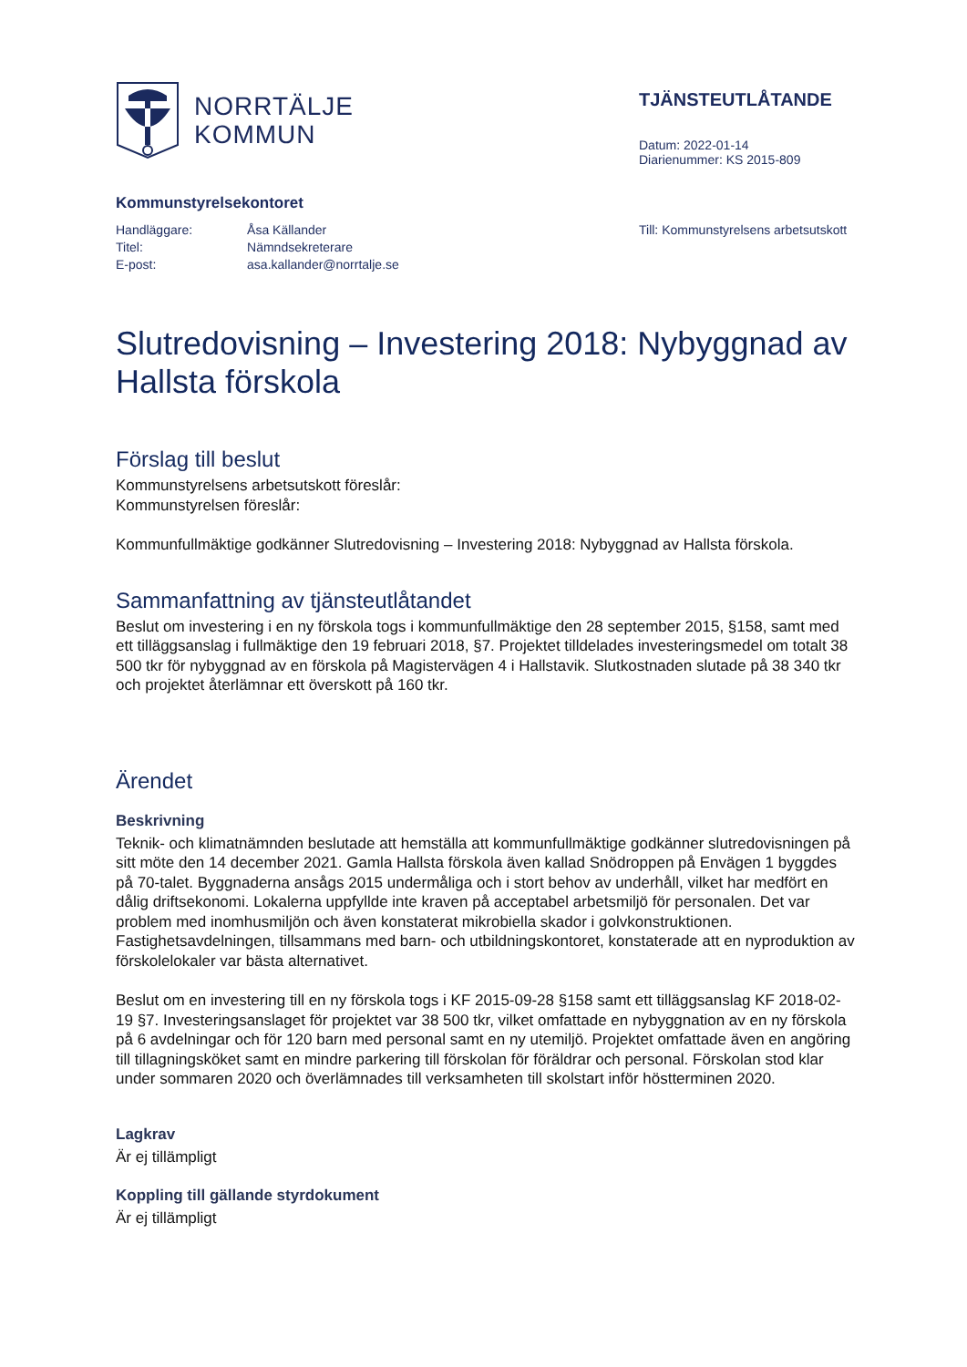NORRTÄLJE
KOMMUN
TJÄNSTEUTLÅTANDE
Datum: 2022-01-14
Diarienummer: KS 2015-809
Kommunstyrelsekontoret
| Handläggare: | Åsa Källander |
| Titel: | Nämndsekreterare |
| E-post: | asa.kallander@norrtalje.se |
Till: Kommunstyrelsens arbetsutskott
Slutredovisning – Investering 2018: Nybyggnad av Hallsta förskola
Förslag till beslut
Kommunstyrelsens arbetsutskott föreslår:
Kommunstyrelsen föreslår:
Kommunfullmäktige godkänner Slutredovisning – Investering 2018: Nybyggnad av Hallsta förskola.
Sammanfattning av tjänsteutlåtandet
Beslut om investering i en ny förskola togs i kommunfullmäktige den 28 september 2015, §158, samt med ett tilläggsanslag i fullmäktige den 19 februari 2018, §7. Projektet tilldelades investeringsmedel om totalt 38 500 tkr för nybyggnad av en förskola på Magistervägen 4 i Hallstavik. Slutkostnaden slutade på 38 340 tkr och projektet återlämnar ett överskott på 160 tkr.
Ärendet
Beskrivning
Teknik- och klimatnämnden beslutade att hemställa att kommunfullmäktige godkänner slutredovisningen på sitt möte den 14 december 2021. Gamla Hallsta förskola även kallad Snödroppen på Envägen 1 byggdes på 70-talet. Byggnaderna ansågs 2015 undermåliga och i stort behov av underhåll, vilket har medfört en dålig driftsekonomi. Lokalerna uppfyllde inte kraven på acceptabel arbetsmiljö för personalen. Det var problem med inomhusmiljön och även konstaterat mikrobiella skador i golvkonstruktionen.
Fastighetsavdelningen, tillsammans med barn- och utbildningskontoret, konstaterade att en nyproduktion av förskolelokaler var bästa alternativet.
Beslut om en investering till en ny förskola togs i KF 2015-09-28 §158 samt ett tilläggsanslag KF 2018-02-19 §7. Investeringsanslaget för projektet var 38 500 tkr, vilket omfattade en nybyggnation av en ny förskola på 6 avdelningar och för 120 barn med personal samt en ny utemiljö. Projektet omfattade även en angöring till tillagningsköket samt en mindre parkering till förskolan för föräldrar och personal. Förskolan stod klar under sommaren 2020 och överlämnades till verksamheten till skolstart inför höstterminen 2020.
Lagkrav
Är ej tillämpligt
Koppling till gällande styrdokument
Är ej tillämpligt